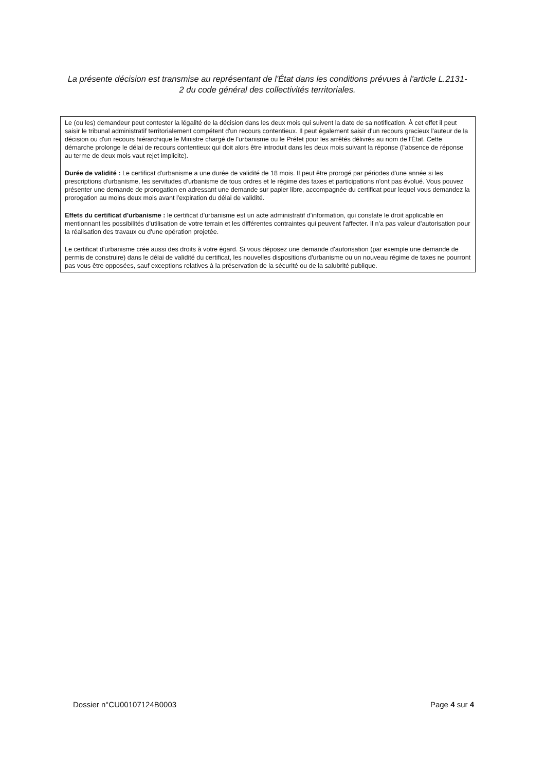La présente décision est transmise au représentant de l'État dans les conditions prévues à l'article L.2131-2 du code général des collectivités territoriales.
Le (ou les) demandeur peut contester la légalité de la décision dans les deux mois qui suivent la date de sa notification. À cet effet il peut saisir le tribunal administratif territorialement compétent d'un recours contentieux. Il peut également saisir d'un recours gracieux l'auteur de la décision ou d'un recours hiérarchique le Ministre chargé de l'urbanisme ou le Préfet pour les arrêtés délivrés au nom de l'État. Cette démarche prolonge le délai de recours contentieux qui doit alors être introduit dans les deux mois suivant la réponse (l'absence de réponse au terme de deux mois vaut rejet implicite).
Durée de validité : Le certificat d'urbanisme a une durée de validité de 18 mois. Il peut être prorogé par périodes d'une année si les prescriptions d'urbanisme, les servitudes d'urbanisme de tous ordres et le régime des taxes et participations n'ont pas évolué. Vous pouvez présenter une demande de prorogation en adressant une demande sur papier libre, accompagnée du certificat pour lequel vous demandez la prorogation au moins deux mois avant l'expiration du délai de validité.
Effets du certificat d'urbanisme : le certificat d'urbanisme est un acte administratif d'information, qui constate le droit applicable en mentionnant les possibilités d'utilisation de votre terrain et les différentes contraintes qui peuvent l'affecter. Il n'a pas valeur d'autorisation pour la réalisation des travaux ou d'une opération projetée.
Le certificat d'urbanisme crée aussi des droits à votre égard. Si vous déposez une demande d'autorisation (par exemple une demande de permis de construire) dans le délai de validité du certificat, les nouvelles dispositions d'urbanisme ou un nouveau régime de taxes ne pourront pas vous être opposées, sauf exceptions relatives à la préservation de la sécurité ou de la salubrité publique.
Dossier n°CU00107124B0003 Page 4 sur 4